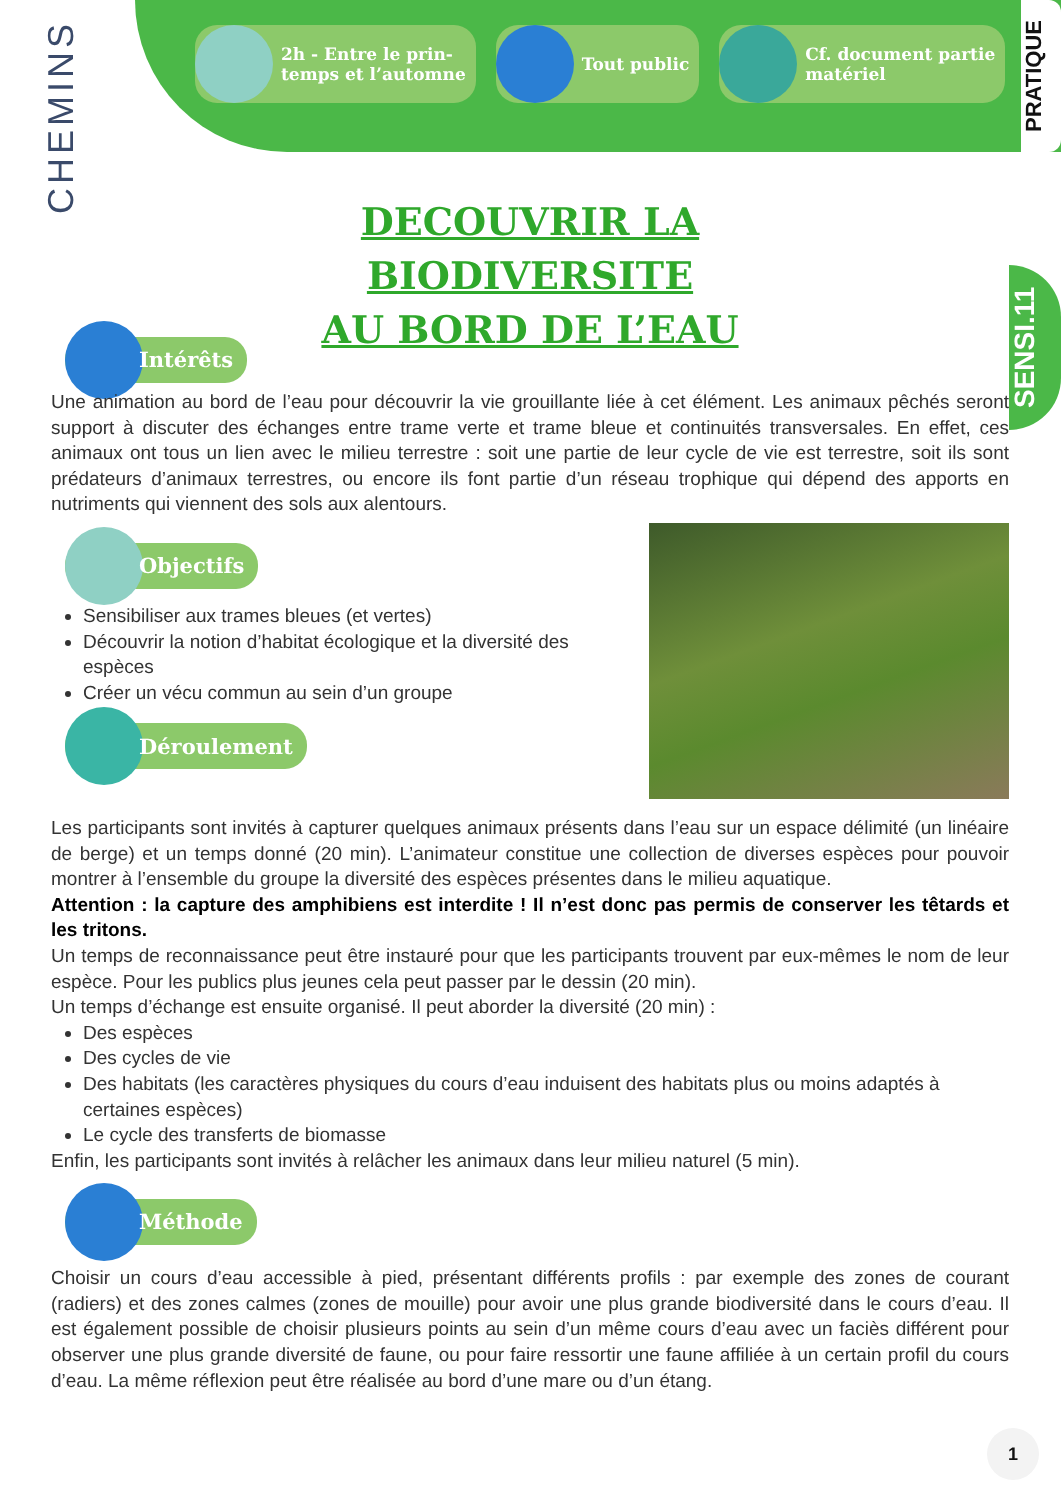CHEMINS
2h - Entre le prin-
temps et l’automne
Tout public Cf. document partie
matériel
PRATIQUE
SENSI.11
DECOUVRIR LA BIODIVERSITE
AU BORD DE L’EAU
Intérêts
Une animation au bord de l’eau pour découvrir la vie grouillante liée à cet élément. Les animaux pêchés seront support à discuter des échanges entre trame verte et trame bleue et continuités transversales. En effet, ces animaux ont tous un lien avec le milieu terrestre : soit une partie de leur cycle de vie est terrestre, soit ils sont prédateurs d’animaux terrestres, ou encore ils font partie d’un réseau trophique qui dépend des apports en nutriments qui viennent des sols aux alentours.
Objectifs
Sensibiliser aux trames bleues (et vertes)
Découvrir la notion d’habitat écologique et la diversité des espèces
Créer un vécu commun au sein d’un groupe
Déroulement
Les participants sont invités à capturer quelques animaux présents dans l’eau sur un espace délimité (un linéaire de berge) et un temps donné (20 min). L’animateur constitue une collection de diverses espèces pour pouvoir montrer à l’ensemble du groupe la diversité des espèces présentes dans le milieu aquatique.
Attention : la capture des amphibiens est interdite ! Il n’est donc pas permis de conserver les têtards et les tritons.
Un temps de reconnaissance peut être instauré pour que les participants trouvent par eux-mêmes le nom de leur espèce. Pour les publics plus jeunes cela peut passer par le dessin (20 min).
Un temps d’échange est ensuite organisé. Il peut aborder la diversité (20 min) :
Des espèces
Des cycles de vie
Des habitats (les caractères physiques du cours d’eau induisent des habitats plus ou moins adaptés à certaines espèces)
Le cycle des transferts de biomasse
Enfin, les participants sont invités à relâcher les animaux dans leur milieu naturel (5 min).
Méthode
Choisir un cours d’eau accessible à pied, présentant différents profils : par exemple des zones de courant (radiers) et des zones calmes (zones de mouille) pour avoir une plus grande biodiversité dans le cours d’eau. Il est également possible de choisir plusieurs points au sein d’un même cours d’eau avec un faciès différent pour observer une plus grande diversité de faune, ou pour faire ressortir une faune affiliée à un certain profil du cours d’eau. La même réflexion peut être réalisée au bord d’une mare ou d’un étang.
1